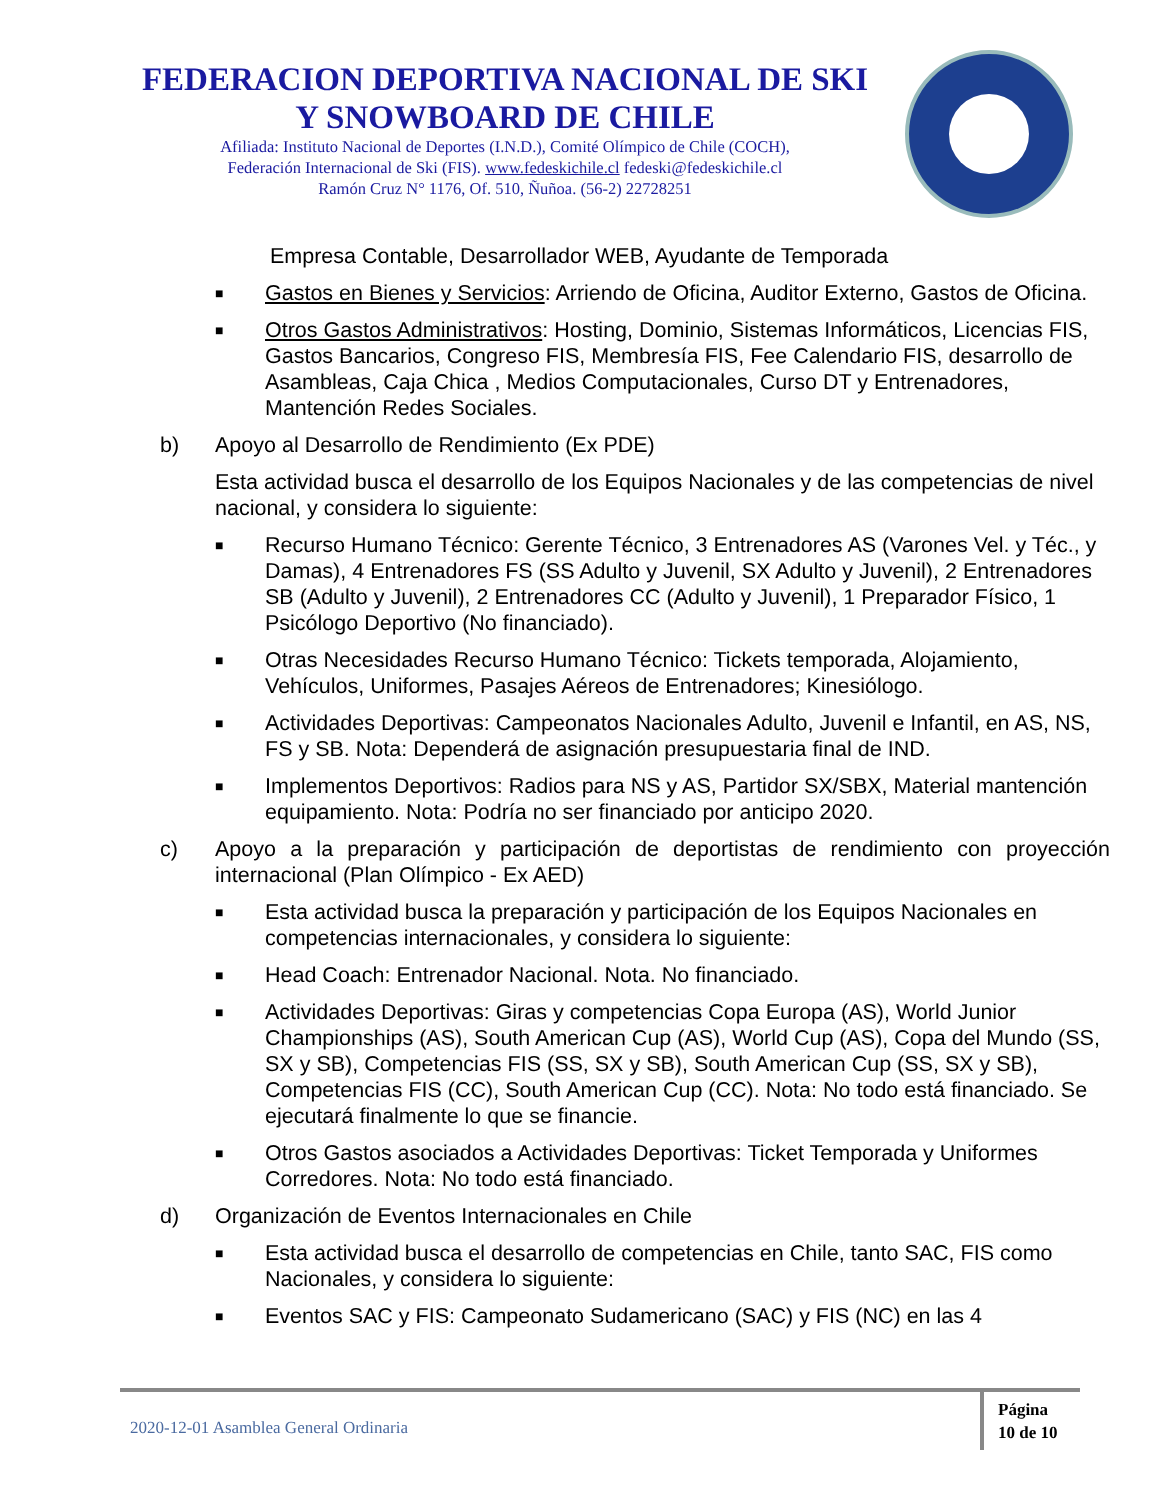FEDERACION DEPORTIVA NACIONAL DE SKI
Y SNOWBOARD DE CHILE
Afiliada: Instituto Nacional de Deportes (I.N.D.), Comité Olímpico de Chile (COCH),
Federación Internacional de Ski (FIS). www.fedeskichile.cl fedeski@fedeskichile.cl
Ramón Cruz N° 1176, Of. 510, Ñuñoa. (56-2) 22728251
Empresa Contable, Desarrollador WEB, Ayudante de Temporada
■ Gastos en Bienes y Servicios: Arriendo de Oficina, Auditor Externo, Gastos de Oficina.
■ Otros Gastos Administrativos: Hosting, Dominio, Sistemas Informáticos, Licencias FIS, Gastos Bancarios, Congreso FIS, Membresía FIS, Fee Calendario FIS, desarrollo de Asambleas, Caja Chica , Medios Computacionales, Curso DT y Entrenadores, Mantención Redes Sociales.
b) Apoyo al Desarrollo de Rendimiento (Ex PDE)
Esta actividad busca el desarrollo de los Equipos Nacionales y de las competencias de nivel nacional, y considera lo siguiente:
■ Recurso Humano Técnico: Gerente Técnico, 3 Entrenadores AS (Varones Vel. y Téc., y Damas), 4 Entrenadores FS (SS Adulto y Juvenil, SX Adulto y Juvenil), 2 Entrenadores SB (Adulto y Juvenil), 2 Entrenadores CC (Adulto y Juvenil), 1 Preparador Físico, 1 Psicólogo Deportivo (No financiado).
■ Otras Necesidades Recurso Humano Técnico: Tickets temporada, Alojamiento, Vehículos, Uniformes, Pasajes Aéreos de Entrenadores; Kinesiólogo.
■ Actividades Deportivas: Campeonatos Nacionales Adulto, Juvenil e Infantil, en AS, NS, FS y SB. Nota: Dependerá de asignación presupuestaria final de IND.
■ Implementos Deportivos: Radios para NS y AS, Partidor SX/SBX, Material mantención equipamiento. Nota: Podría no ser financiado por anticipo 2020.
c) Apoyo a la preparación y participación de deportistas de rendimiento con proyección internacional (Plan Olímpico - Ex AED)
■ Esta actividad busca la preparación y participación de los Equipos Nacionales en competencias internacionales, y considera lo siguiente:
■ Head Coach: Entrenador Nacional. Nota. No financiado.
■ Actividades Deportivas: Giras y competencias Copa Europa (AS), World Junior Championships (AS), South American Cup (AS), World Cup (AS), Copa del Mundo (SS, SX y SB), Competencias FIS (SS, SX y SB), South American Cup (SS, SX y SB), Competencias FIS (CC), South American Cup (CC). Nota: No todo está financiado. Se ejecutará finalmente lo que se financie.
■ Otros Gastos asociados a Actividades Deportivas: Ticket Temporada y Uniformes Corredores. Nota: No todo está financiado.
d) Organización de Eventos Internacionales en Chile
■ Esta actividad busca el desarrollo de competencias en Chile, tanto SAC, FIS como Nacionales, y considera lo siguiente:
■ Eventos SAC y FIS: Campeonato Sudamericano (SAC) y FIS (NC) en las 4
2020-12-01 Asamblea General Ordinaria
Página
10 de 10